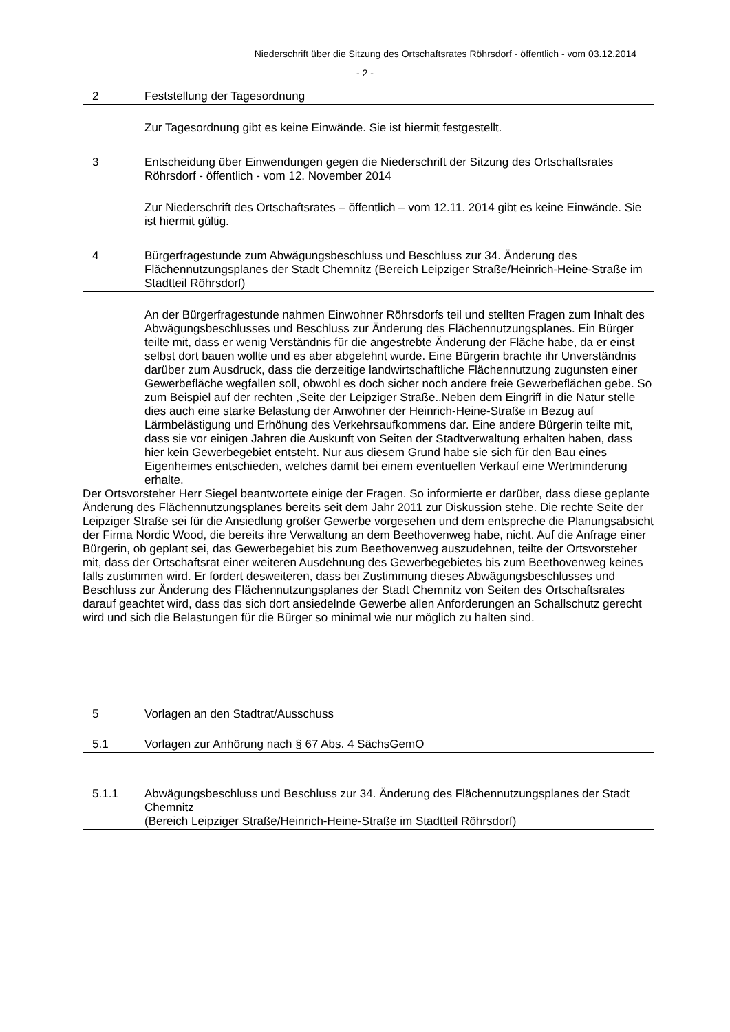Niederschrift über die Sitzung des Ortschaftsrates Röhrsdorf - öffentlich - vom 03.12.2014
- 2 -
2 Feststellung der Tagesordnung
Zur Tagesordnung gibt es keine Einwände. Sie ist hiermit festgestellt.
3 Entscheidung über Einwendungen gegen die Niederschrift der Sitzung des Ortschaftsrates Röhrsdorf - öffentlich - vom 12. November 2014
Zur Niederschrift des Ortschaftsrates – öffentlich – vom 12.11. 2014 gibt es keine Einwände. Sie ist hiermit gültig.
4 Bürgerfragestunde zum Abwägungsbeschluss und Beschluss zur 34. Änderung des Flächennutzungsplanes der Stadt Chemnitz (Bereich Leipziger Straße/Heinrich-Heine-Straße im Stadtteil Röhrsdorf)
An der Bürgerfragestunde nahmen Einwohner Röhrsdorfs teil und stellten Fragen zum Inhalt des Abwägungsbeschlusses und Beschluss zur Änderung des Flächennutzungsplanes. Ein Bürger teilte mit, dass er wenig Verständnis für die angestrebte Änderung der Fläche habe, da er einst selbst dort bauen wollte und es aber abgelehnt wurde. Eine Bürgerin brachte ihr Unverständnis darüber zum Ausdruck, dass die derzeitige landwirtschaftliche Flächennutzung zugunsten einer Gewerbefläche wegfallen soll, obwohl es doch sicher noch andere freie Gewerbeflächen gebe. So zum Beispiel auf der rechten ,Seite der Leipziger Straße..Neben dem Eingriff in die Natur stelle dies auch eine starke Belastung der Anwohner der Heinrich-Heine-Straße in Bezug auf Lärmbelästigung und Erhöhung des Verkehrsaufkommens dar. Eine andere Bürgerin teilte mit, dass sie vor einigen Jahren die Auskunft von Seiten der Stadtverwaltung erhalten haben, dass hier kein Gewerbegebiet entsteht. Nur aus diesem Grund habe sie sich für den Bau eines Eigenheimes entschieden, welches damit bei einem eventuellen Verkauf eine Wertminderung erhalte.
Der Ortsvorsteher Herr Siegel beantwortete einige der Fragen. So informierte er darüber, dass diese geplante Änderung des Flächennutzungsplanes bereits seit dem Jahr 2011 zur Diskussion stehe. Die rechte Seite der Leipziger Straße sei für die Ansiedlung großer Gewerbe vorgesehen und dem entspreche die Planungsabsicht der Firma Nordic Wood, die bereits ihre Verwaltung an dem Beethovenweg habe, nicht. Auf die Anfrage einer Bürgerin, ob geplant sei, das Gewerbegebiet bis zum Beethovenweg auszudehnen, teilte der Ortsvorsteher mit, dass der Ortschaftsrat einer weiteren Ausdehnung des Gewerbegebietes bis zum Beethovenweg keines falls zustimmen wird. Er fordert desweiteren, dass bei Zustimmung dieses Abwägungsbeschlusses und Beschluss zur Änderung des Flächennutzungsplanes der Stadt Chemnitz von Seiten des Ortschaftsrates darauf geachtet wird, dass das sich dort ansiedelnde Gewerbe allen Anforderungen an Schallschutz gerecht wird und sich die Belastungen für die Bürger so minimal wie nur möglich zu halten sind.
5 Vorlagen an den Stadtrat/Ausschuss
5.1 Vorlagen zur Anhörung nach § 67 Abs. 4 SächsGemO
5.1.1 Abwägungsbeschluss und Beschluss zur 34. Änderung des Flächennutzungsplanes der Stadt Chemnitz
(Bereich Leipziger Straße/Heinrich-Heine-Straße im Stadtteil Röhrsdorf)